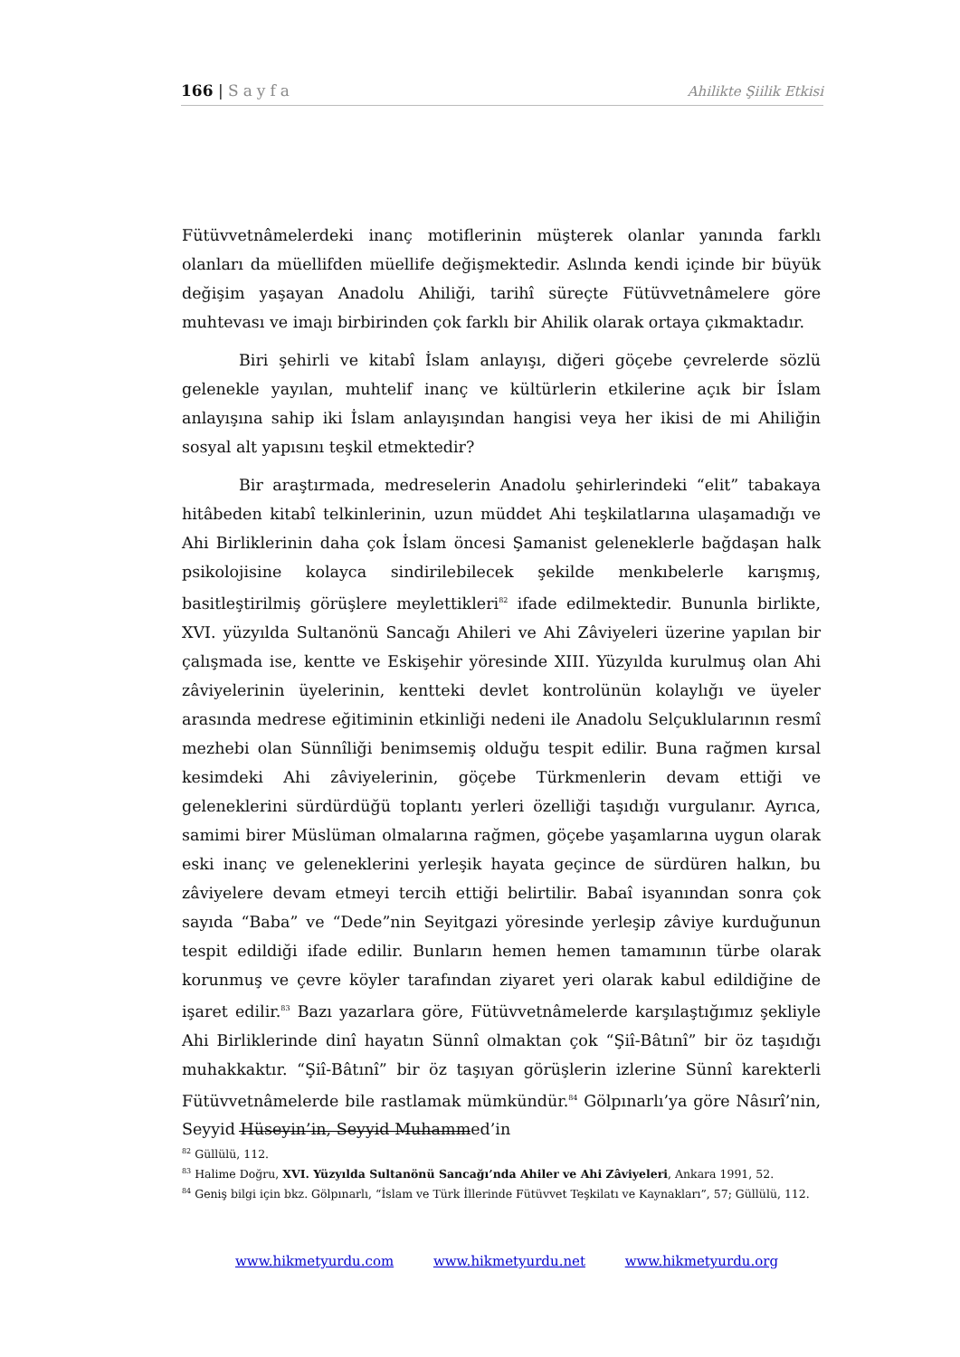166 | Sayfa
Ahilikte Şiilik Etkisi
Fütüvvetnâmelerdeki inanç motiflerinin müşterek olanlar yanında farklı olanları da müellifden müellife değişmektedir. Aslında kendi içinde bir büyük değişim yaşayan Anadolu Ahiliği, tarihî süreçte Fütüvvetnâmelere göre muhtevası ve imajı birbirinden çok farklı bir Ahilik olarak ortaya çıkmaktadır.
Biri şehirli ve kitabî İslam anlayışı, diğeri göçebe çevrelerde sözlü gelenekle yayılan, muhtelif inanç ve kültürlerin etkilerine açık bir İslam anlayışına sahip iki İslam anlayışından hangisi veya her ikisi de mi Ahiliğin sosyal alt yapısını teşkil etmektedir?
Bir araştırmada, medreselerin Anadolu şehirlerindeki “elit” tabakaya hitâbeden kitabî telkinlerinin, uzun müddet Ahi teşkilatlarına ulaşamadığı ve Ahi Birliklerinin daha çok İslam öncesi Şamanist geleneklerle bağdaşan halk psikolojisine kolayca sindirilebilecek şekilde menkıbelerle karışmış, basitleştirilmiş görüşlere meylettikleri<sup>82</sup> ifade edilmektedir. Bununla birlikte, XVI. yüzyılda Sultanönü Sancağı Ahileri ve Ahi Zâviyeleri üzerine yapılan bir çalışmada ise, kentte ve Eskişehir yöresinde XIII. Yüzyılda kurulmuş olan Ahi zâviyelerinin üyelerinin, kentteki devlet kontrolünün kolaylığı ve üyeler arasında medrese eğitiminin etkinliği nedeni ile Anadolu Selçuklularının resmî mezhebi olan Sünnîliği benimsemiş olduğu tespit edilir. Buna rağmen kırsal kesimdeki Ahi zâviyelerinin, göçebe Türkmenlerin devam ettiği ve geleneklerini sürdürdüğü toplantı yerleri özelliği taşıdığı vurgulanır. Ayrıca, samimi birer Müslüman olmalarına rağmen, göçebe yaşamlarına uygun olarak eski inanç ve geleneklerini yerleşik hayata geçince de sürdüren halkın, bu zâviyelere devam etmeyi tercih ettiği belirtilir. Babaî isyanından sonra çok sayıda “Baba” ve “Dede”nin Seyitgazi yöresinde yerleşip zâviye kurduğunun tespit edildiği ifade edilir. Bunların hemen hemen tamamının türbe olarak korunmuş ve çevre köyler tarafından ziyaret yeri olarak kabul edildiğine de işaret edilir.<sup>83</sup> Bazı yazarlara göre, Fütüvvetnâmelerde karşılaştığımız şekliyle Ahi Birliklerinde dinî hayatın Sünnî olmaktan çok “Şiî-Bâtınî” bir öz taşıdığı muhakkaktır. “Şiî-Bâtınî” bir öz taşıyan görüşlerin izlerine Sünnî karekterli Fütüvvetnâmelerde bile rastlamak mümkündür.<sup>84</sup> Gölpınarlı’ya göre Nâsırî’nin, Seyyid Hüseyin’in, Seyyid Muhammed’in
<sup>82</sup> Güllülü, 112.
<sup>83</sup> Halime Doğru, XVI. Yüzyılda Sultanönü Sancağı’nda Ahiler ve Ahi Zâviyeleri, Ankara 1991, 52.
<sup>84</sup> Geniş bilgi için bkz. Gölpınarlı, “İslam ve Türk İllerinde Fütüvvet Teşkilatı ve Kaynakları”, 57; Güllülü, 112.
www.hikmetyurdu.com www.hikmetyurdu.net www.hikmetyurdu.org